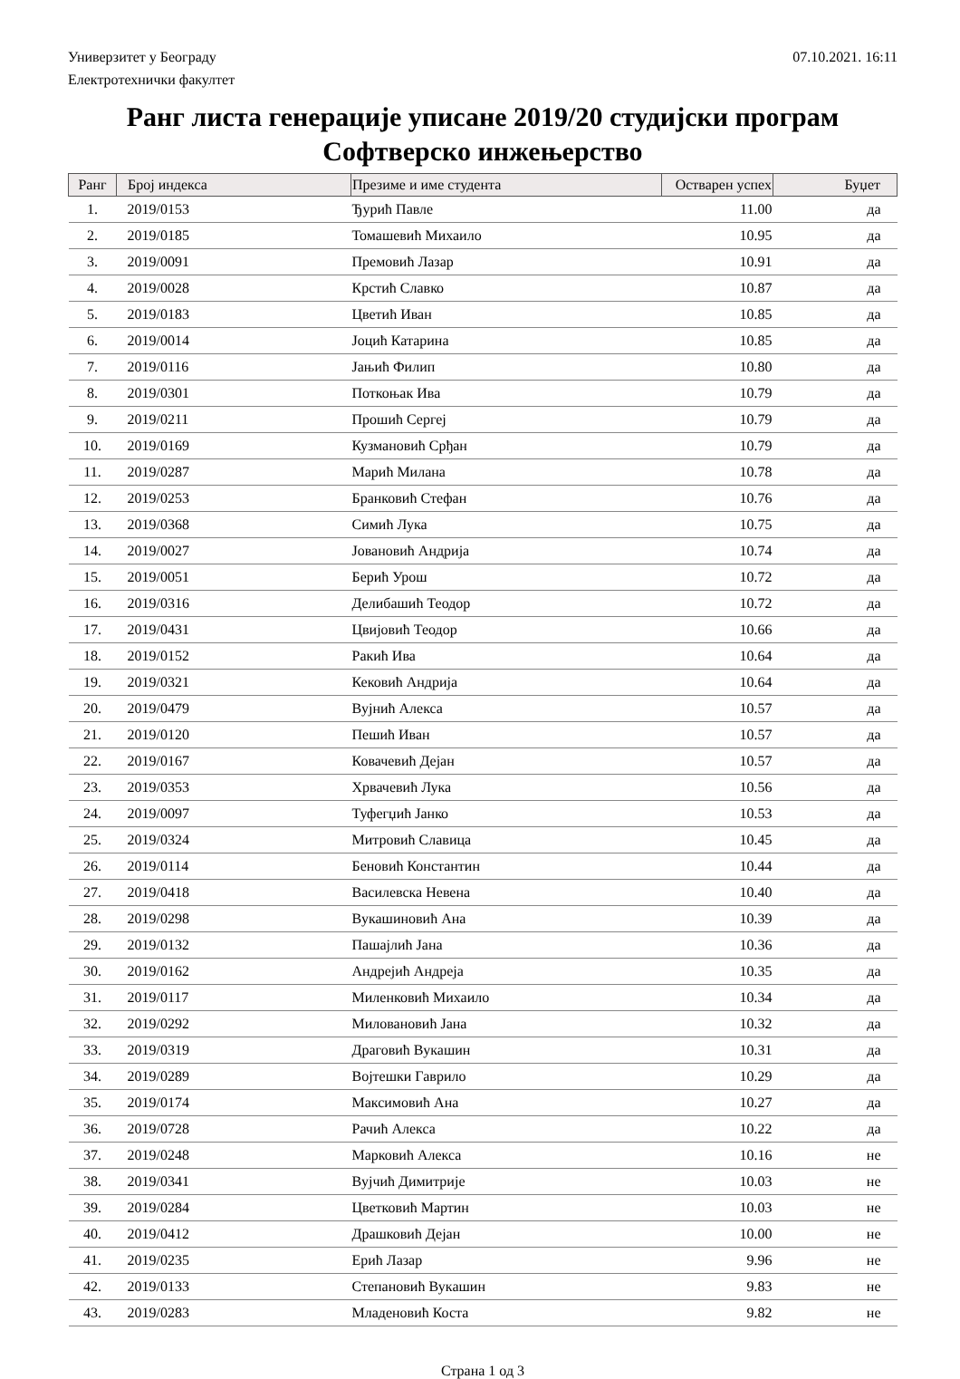Универзитет у Београду 07.10.2021. 16:11
Електротехнички факултет
Ранг листа генерације уписане 2019/20 студијски програм
Софтверско инжењерство
| Ранг | Број индекса | Презиме и име студента | Остварен успех | Буџет |
| --- | --- | --- | --- | --- |
| 1. | 2019/0153 | Ђурић Павле | 11.00 | да |
| 2. | 2019/0185 | Томашевић Михаило | 10.95 | да |
| 3. | 2019/0091 | Премовић Лазар | 10.91 | да |
| 4. | 2019/0028 | Крстић Славко | 10.87 | да |
| 5. | 2019/0183 | Цветић Иван | 10.85 | да |
| 6. | 2019/0014 | Јоцић Катарина | 10.85 | да |
| 7. | 2019/0116 | Јањић Филип | 10.80 | да |
| 8. | 2019/0301 | Поткоњак Ива | 10.79 | да |
| 9. | 2019/0211 | Прошић Сергеј | 10.79 | да |
| 10. | 2019/0169 | Кузмановић Срђан | 10.79 | да |
| 11. | 2019/0287 | Марић Милана | 10.78 | да |
| 12. | 2019/0253 | Бранковић Стефан | 10.76 | да |
| 13. | 2019/0368 | Симић Лука | 10.75 | да |
| 14. | 2019/0027 | Јовановић Андрија | 10.74 | да |
| 15. | 2019/0051 | Берић Урош | 10.72 | да |
| 16. | 2019/0316 | Делибашић Теодор | 10.72 | да |
| 17. | 2019/0431 | Цвијовић Теодор | 10.66 | да |
| 18. | 2019/0152 | Ракић Ива | 10.64 | да |
| 19. | 2019/0321 | Кековић Андрија | 10.64 | да |
| 20. | 2019/0479 | Вујнић Алекса | 10.57 | да |
| 21. | 2019/0120 | Пешић Иван | 10.57 | да |
| 22. | 2019/0167 | Ковачевић Дејан | 10.57 | да |
| 23. | 2019/0353 | Хрвачевић Лука | 10.56 | да |
| 24. | 2019/0097 | Туфегџић Јанко | 10.53 | да |
| 25. | 2019/0324 | Митровић Славица | 10.45 | да |
| 26. | 2019/0114 | Беновић Константин | 10.44 | да |
| 27. | 2019/0418 | Василевска Невена | 10.40 | да |
| 28. | 2019/0298 | Вукашиновић Ана | 10.39 | да |
| 29. | 2019/0132 | Пашајлић Јана | 10.36 | да |
| 30. | 2019/0162 | Андрејић Андреја | 10.35 | да |
| 31. | 2019/0117 | Миленковић Михаило | 10.34 | да |
| 32. | 2019/0292 | Миловановић Јана | 10.32 | да |
| 33. | 2019/0319 | Драговић Вукашин | 10.31 | да |
| 34. | 2019/0289 | Војтешки Гаврило | 10.29 | да |
| 35. | 2019/0174 | Максимовић Ана | 10.27 | да |
| 36. | 2019/0728 | Рачић Алекса | 10.22 | да |
| 37. | 2019/0248 | Марковић Алекса | 10.16 | не |
| 38. | 2019/0341 | Вујчић Димитрије | 10.03 | не |
| 39. | 2019/0284 | Цветковић Мартин | 10.03 | не |
| 40. | 2019/0412 | Драшковић Дејан | 10.00 | не |
| 41. | 2019/0235 | Ерић Лазар | 9.96 | не |
| 42. | 2019/0133 | Степановић Вукашин | 9.83 | не |
| 43. | 2019/0283 | Младеновић Коста | 9.82 | не |
Страна 1 од 3